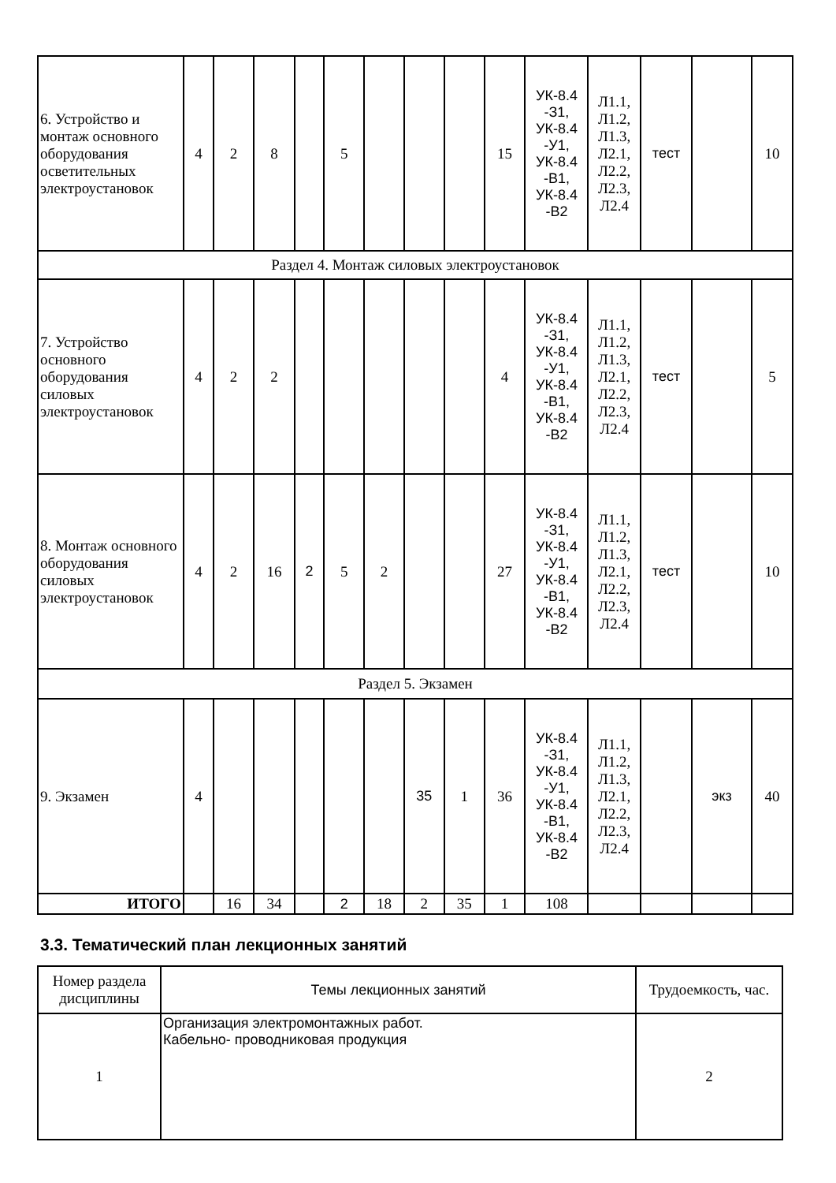| 6. Устройство и монтаж основного оборудования осветительных электроустановок | 4 | 2 | 8 | | 5 | | | | 15 | УК-8.4 -З1, УК-8.4 -У1, УК-8.4 -В1, УК-8.4 -В2 | Л1.1, Л1.2, Л1.3, Л2.1, Л2.2, Л2.3, Л2.4 | тест | | 10 |
| Раздел 4. Монтаж силовых электроустановок | | | | | | | | | | | | | | |
| 7. Устройство основного оборудования силовых электроустановок | 4 | 2 | 2 | | | | | | 4 | УК-8.4 -З1, УК-8.4 -У1, УК-8.4 -В1, УК-8.4 -В2 | Л1.1, Л1.2, Л1.3, Л2.1, Л2.2, Л2.3, Л2.4 | тест | | 5 |
| 8. Монтаж основного оборудования силовых электроустановок | 4 | 2 | 16 | 2 | 5 | 2 | | | 27 | УК-8.4 -З1, УК-8.4 -У1, УК-8.4 -В1, УК-8.4 -В2 | Л1.1, Л1.2, Л1.3, Л2.1, Л2.2, Л2.3, Л2.4 | тест | | 10 |
| Раздел 5. Экзамен | | | | | | | | | | | | | | |
| 9. Экзамен | 4 | | | | | | 35 | 1 | 36 | УК-8.4 -З1, УК-8.4 -У1, УК-8.4 -В1, УК-8.4 -В2 | Л1.1, Л1.2, Л1.3, Л2.1, Л2.2, Л2.3, Л2.4 | | экз | 40 |
| ИТОГО | | 16 | 34 | | 2 | 18 | 2 | 35 | 1 | 108 | | | | |
3.3. Тематический план лекционных занятий
| Номер раздела дисциплины | Темы лекционных занятий | Трудоемкость, час. |
| --- | --- | --- |
| 1 | Организация электромонтажных работ. Кабельно- проводниковая продукция | 2 |